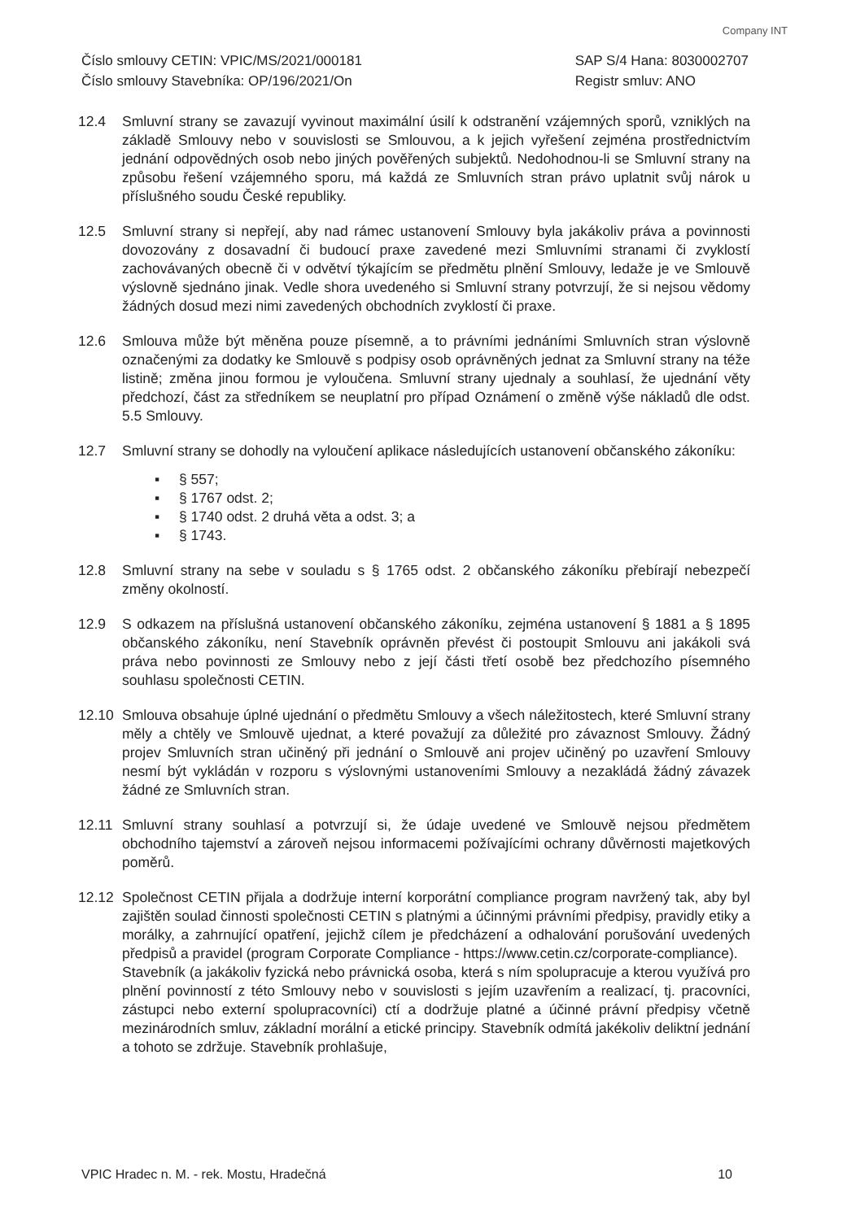Company INT
Číslo smlouvy CETIN: VPIC/MS/2021/000181
Číslo smlouvy Stavebníka: OP/196/2021/On
SAP S/4 Hana: 8030002707
Registr smluv: ANO
12.4 Smluvní strany se zavazují vyvinout maximální úsilí k odstranění vzájemných sporů, vzniklých na základě Smlouvy nebo v souvislosti se Smlouvou, a k jejich vyřešení zejména prostřednictvím jednání odpovědných osob nebo jiných pověřených subjektů. Nedohodnou-li se Smluvní strany na způsobu řešení vzájemného sporu, má každá ze Smluvních stran právo uplatnit svůj nárok u příslušného soudu České republiky.
12.5 Smluvní strany si nepřejí, aby nad rámec ustanovení Smlouvy byla jakákoliv práva a povinnosti dovozovány z dosavadní či budoucí praxe zavedené mezi Smluvními stranami či zvyklostí zachovávaných obecně či v odvětví týkajícím se předmětu plnění Smlouvy, ledaže je ve Smlouvě výslovně sjednáno jinak. Vedle shora uvedeného si Smluvní strany potvrzují, že si nejsou vědomy žádných dosud mezi nimi zavedených obchodních zvyklostí či praxe.
12.6 Smlouva může být měněna pouze písemně, a to právními jednáními Smluvních stran výslovně označenými za dodatky ke Smlouvě s podpisy osob oprávněných jednat za Smluvní strany na téže listině; změna jinou formou je vyloučena. Smluvní strany ujednaly a souhlasí, že ujednání věty předchozí, část za středníkem se neuplatní pro případ Oznámení o změně výše nákladů dle odst. 5.5 Smlouvy.
12.7 Smluvní strany se dohodly na vyloučení aplikace následujících ustanovení občanského zákoníku:
▪ § 557;
▪ § 1767 odst. 2;
▪ § 1740 odst. 2 druhá věta a odst. 3; a
▪ § 1743.
12.8 Smluvní strany na sebe v souladu s § 1765 odst. 2 občanského zákoníku přebírají nebezpečí změny okolností.
12.9 S odkazem na příslušná ustanovení občanského zákoníku, zejména ustanovení § 1881 a § 1895 občanského zákoníku, není Stavebník oprávněn převést či postoupit Smlouvu ani jakákoli svá práva nebo povinnosti ze Smlouvy nebo z její části třetí osobě bez předchozího písemného souhlasu společnosti CETIN.
12.10 Smlouva obsahuje úplné ujednání o předmětu Smlouvy a všech náležitostech, které Smluvní strany měly a chtěly ve Smlouvě ujednat, a které považují za důležité pro závaznost Smlouvy. Žádný projev Smluvních stran učiněný při jednání o Smlouvě ani projev učiněný po uzavření Smlouvy nesmí být vykládán v rozporu s výslovnými ustanoveními Smlouvy a nezakládá žádný závazek žádné ze Smluvních stran.
12.11 Smluvní strany souhlasí a potvrzují si, že údaje uvedené ve Smlouvě nejsou předmětem obchodního tajemství a zároveň nejsou informacemi požívajícími ochrany důvěrnosti majetkových poměrů.
12.12 Společnost CETIN přijala a dodržuje interní korporátní compliance program navržený tak, aby byl zajištěn soulad činnosti společnosti CETIN s platnými a účinnými právními předpisy, pravidly etiky a morálky, a zahrnující opatření, jejichž cílem je předcházení a odhalování porušování uvedených předpisů a pravidel (program Corporate Compliance - https://www.cetin.cz/corporate-compliance).
Stavebník (a jakákoliv fyzická nebo právnická osoba, která s ním spolupracuje a kterou využívá pro plnění povinností z této Smlouvy nebo v souvislosti s jejím uzavřením a realizací, tj. pracovníci, zástupci nebo externí spolupracovníci) ctí a dodržuje platné a účinné právní předpisy včetně mezinárodních smluv, základní morální a etické principy. Stavebník odmítá jakékoliv deliktní jednání a tohoto se zdržuje. Stavebník prohlašuje,
VPIC Hradec n. M. - rek. Mostu, Hradečná
10